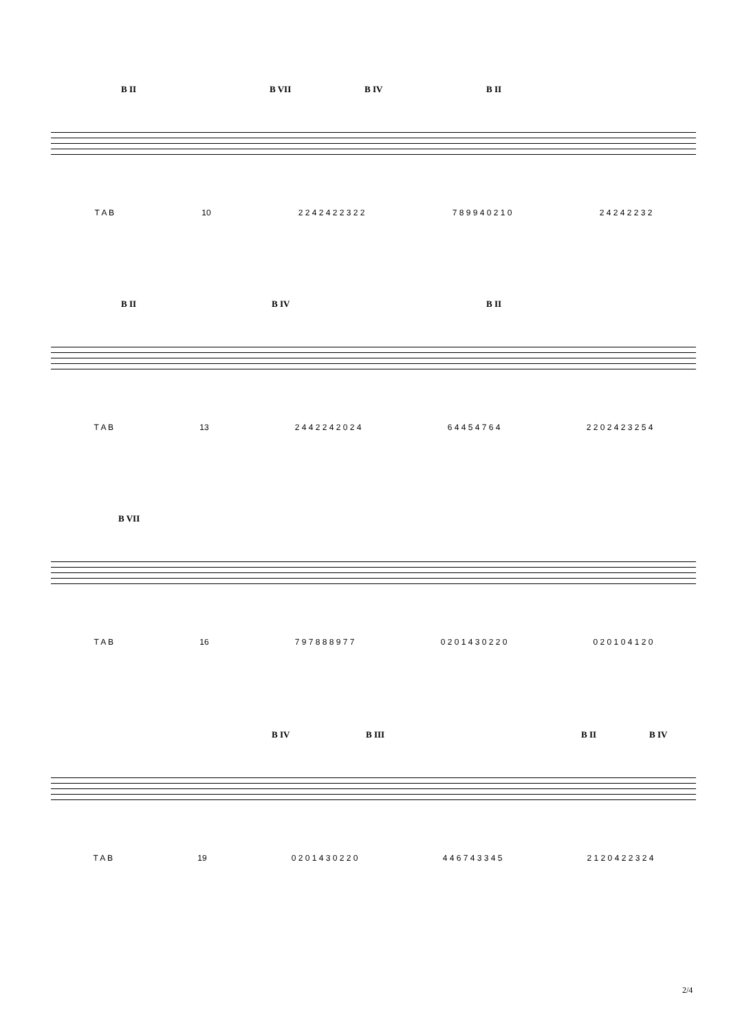B II B VII B IV B II
T A B 10 2 2 4 2 4 2 2 3 2 2 7 8 9 9 4 0 2 1 0 2 4 2 4 2 2 3 2
B II B IV B II
T A B 13 2 4 4 2 2 4 2 0 2 4 6 4 4 5 4 7 6 4 2 2 0 2 4 2 3 2 5 4
B VII
T A B 16 7 9 7 8 8 8 9 7 7 0 2 0 1 4 3 0 2 2 0 0 2 0 1 0 4 1 2 0
B IV B III B II B IV
T A B 19 0 2 0 1 4 3 0 2 2 0 4 4 6 7 4 3 3 4 5 2 1 2 0 4 2 2 3 2 4
2/4